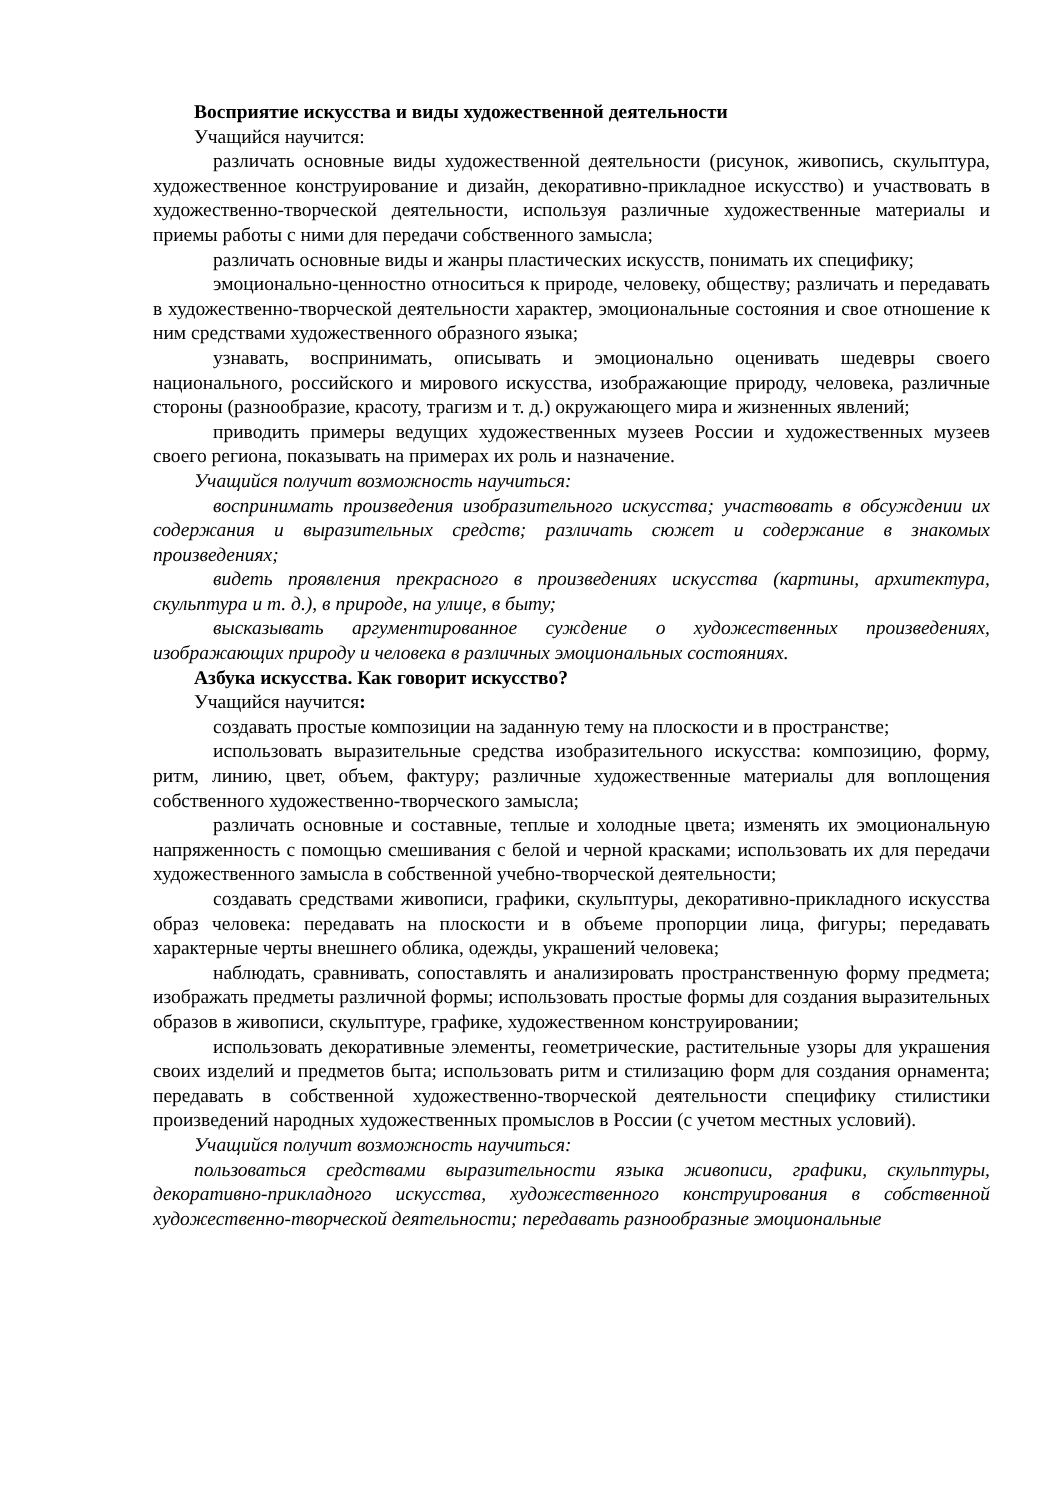Восприятие искусства и виды художественной деятельности
Учащийся научится:
различать основные виды художественной деятельности (рисунок, живопись, скульптура, художественное конструирование и дизайн, декоративно-прикладное искусство) и участвовать в художественно-творческой деятельности, используя различные художественные материалы и приемы работы с ними для передачи собственного замысла;
различать основные виды и жанры пластических искусств, понимать их специфику;
эмоционально-ценностно относиться к природе, человеку, обществу; различать и передавать в художественно-творческой деятельности характер, эмоциональные состояния и свое отношение к ним средствами художественного образного языка;
узнавать, воспринимать, описывать и эмоционально оценивать шедевры своего национального, российского и мирового искусства, изображающие природу, человека, различные стороны (разнообразие, красоту, трагизм и т. д.) окружающего мира и жизненных явлений;
приводить примеры ведущих художественных музеев России и художественных музеев своего региона, показывать на примерах их роль и назначение.
Учащийся получит возможность научиться:
воспринимать произведения изобразительного искусства; участвовать в обсуждении их содержания и выразительных средств; различать сюжет и содержание в знакомых произведениях;
видеть проявления прекрасного в произведениях искусства (картины, архитектура, скульптура и т. д.), в природе, на улице, в быту;
высказывать аргументированное суждение о художественных произведениях, изображающих природу и человека в различных эмоциональных состояниях.
Азбука искусства. Как говорит искусство?
Учащийся научится:
создавать простые композиции на заданную тему на плоскости и в пространстве;
использовать выразительные средства изобразительного искусства: композицию, форму, ритм, линию, цвет, объем, фактуру; различные художественные материалы для воплощения собственного художественно-творческого замысла;
различать основные и составные, теплые и холодные цвета; изменять их эмоциональную напряженность с помощью смешивания с белой и черной красками; использовать их для передачи художественного замысла в собственной учебно-творческой деятельности;
создавать средствами живописи, графики, скульптуры, декоративно-прикладного искусства образ человека: передавать на плоскости и в объеме пропорции лица, фигуры; передавать характерные черты внешнего облика, одежды, украшений человека;
наблюдать, сравнивать, сопоставлять и анализировать пространственную форму предмета; изображать предметы различной формы; использовать простые формы для создания выразительных образов в живописи, скульптуре, графике, художественном конструировании;
использовать декоративные элементы, геометрические, растительные узоры для украшения своих изделий и предметов быта; использовать ритм и стилизацию форм для создания орнамента; передавать в собственной художественно-творческой деятельности специфику стилистики произведений народных художественных промыслов в России (с учетом местных условий).
Учащийся получит возможность научиться:
пользоваться средствами выразительности языка живописи, графики, скульптуры, декоративно-прикладного искусства, художественного конструирования в собственной художественно-творческой деятельности; передавать разнообразные эмоциональные